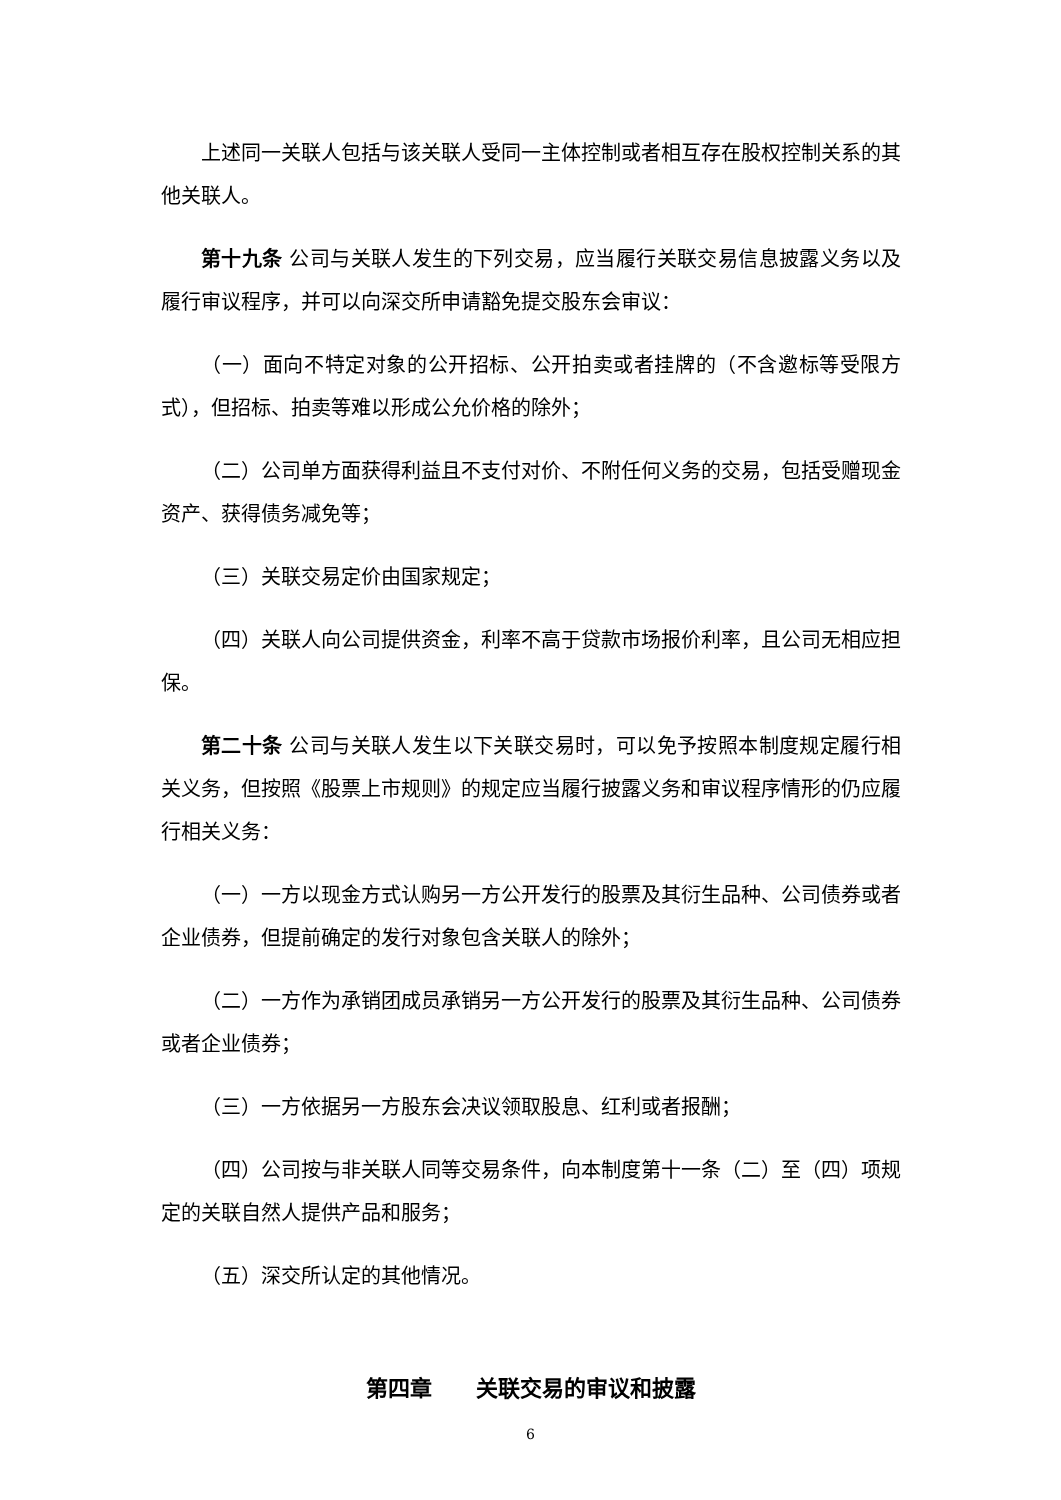上述同一关联人包括与该关联人受同一主体控制或者相互存在股权控制关系的其他关联人。
第十九条 公司与关联人发生的下列交易，应当履行关联交易信息披露义务以及履行审议程序，并可以向深交所申请豁免提交股东会审议：
（一）面向不特定对象的公开招标、公开拍卖或者挂牌的（不含邀标等受限方式），但招标、拍卖等难以形成公允价格的除外；
（二）公司单方面获得利益且不支付对价、不附任何义务的交易，包括受赠现金资产、获得债务减免等；
（三）关联交易定价由国家规定；
（四）关联人向公司提供资金，利率不高于贷款市场报价利率，且公司无相应担保。
第二十条 公司与关联人发生以下关联交易时，可以免予按照本制度规定履行相关义务，但按照《股票上市规则》的规定应当履行披露义务和审议程序情形的仍应履行相关义务：
（一）一方以现金方式认购另一方公开发行的股票及其衍生品种、公司债券或者企业债券，但提前确定的发行对象包含关联人的除外；
（二）一方作为承销团成员承销另一方公开发行的股票及其衍生品种、公司债券或者企业债券；
（三）一方依据另一方股东会决议领取股息、红利或者报酬；
（四）公司按与非关联人同等交易条件，向本制度第十一条（二）至（四）项规定的关联自然人提供产品和服务；
（五）深交所认定的其他情况。
第四章　　关联交易的审议和披露
6